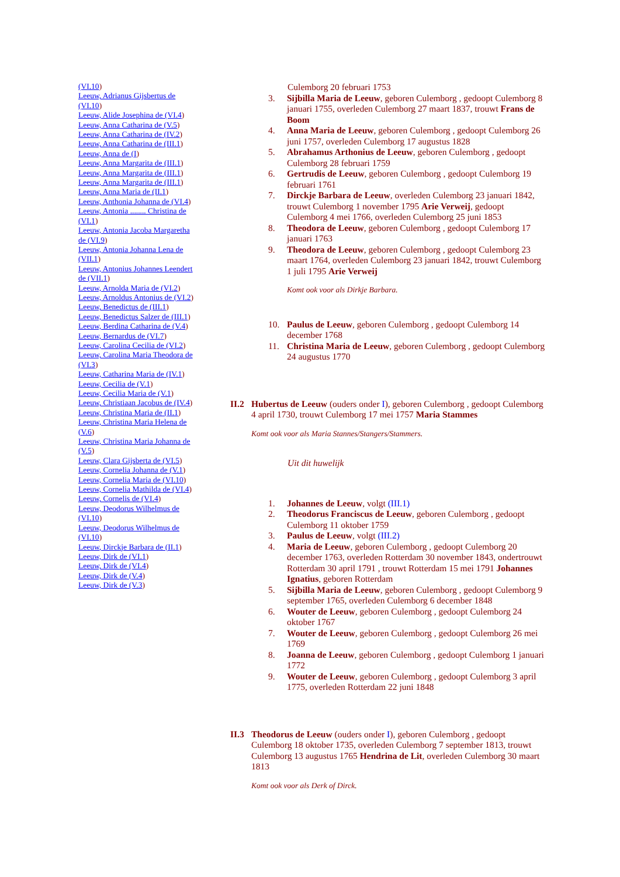(VI.10)
Leeuw, Adrianus Gijsbertus de (VI.10)
Leeuw, Alide Josephina de (VI.4)
Leeuw, Anna Catharina de (V.5)
Leeuw, Anna Catharina de (IV.2)
Leeuw, Anna Catharina de (III.1)
Leeuw, Anna de (I)
Leeuw, Anna Margarita de (III.1)
Leeuw, Anna Margarita de (III.1)
Leeuw, Anna Margarita de (III.1)
Leeuw, Anna Maria de (II.1)
Leeuw, Anthonia Johanna de (VI.4)
Leeuw, Antonia ........ Christina de (VI.1)
Leeuw, Antonia Jacoba Margaretha de (VI.9)
Leeuw, Antonia Johanna Lena de (VII.1)
Leeuw, Antonius Johannes Leendert de (VII.1)
Leeuw, Arnolda Maria de (VI.2)
Leeuw, Arnoldus Antonius de (VI.2)
Leeuw, Benedictus de (III.1)
Leeuw, Benedictus Salzer de (III.1)
Leeuw, Berdina Catharina de (V.4)
Leeuw, Bernardus de (VI.7)
Leeuw, Carolina Cecilia de (VI.2)
Leeuw, Carolina Maria Theodora de (VI.3)
Leeuw, Catharina Maria de (IV.1)
Leeuw, Cecilia de (V.1)
Leeuw, Cecilia Maria de (V.1)
Leeuw, Christiaan Jacobus de (IV.4)
Leeuw, Christina Maria de (II.1)
Leeuw, Christina Maria Helena de (V.6)
Leeuw, Christina Maria Johanna de (V.5)
Leeuw, Clara Gijsberta de (VI.5)
Leeuw, Cornelia Johanna de (V.1)
Leeuw, Cornelia Maria de (VI.10)
Leeuw, Cornelia Mathilda de (VI.4)
Leeuw, Cornelis de (VI.4)
Leeuw, Deodorus Wilhelmus de (VI.10)
Leeuw, Deodorus Wilhelmus de (VI.10)
Leeuw, Dirckje Barbara de (II.1)
Leeuw, Dirk de (VI.1)
Leeuw, Dirk de (VI.4)
Leeuw, Dirk de (V.4)
Leeuw, Dirk de (V.3)
Culemborg 20 februari 1753
3. Sijbilla Maria de Leeuw, geboren Culemborg , gedoopt Culemborg 8 januari 1755, overleden Culemborg 27 maart 1837, trouwt Frans de Boom
4. Anna Maria de Leeuw, geboren Culemborg , gedoopt Culemborg 26 juni 1757, overleden Culemborg 17 augustus 1828
5. Abrahamus Arthonius de Leeuw, geboren Culemborg , gedoopt Culemborg 28 februari 1759
6. Gertrudis de Leeuw, geboren Culemborg , gedoopt Culemborg 19 februari 1761
7. Dirckje Barbara de Leeuw, overleden Culemborg 23 januari 1842, trouwt Culemborg 1 november 1795 Arie Verweij, gedoopt Culemborg 4 mei 1766, overleden Culemborg 25 juni 1853
8. Theodora de Leeuw, geboren Culemborg , gedoopt Culemborg 17 januari 1763
9. Theodora de Leeuw, geboren Culemborg , gedoopt Culemborg 23 maart 1764, overleden Culemborg 23 januari 1842, trouwt Culemborg 1 juli 1795 Arie Verweij
Komt ook voor als Dirkje Barbara.
10. Paulus de Leeuw, geboren Culemborg , gedoopt Culemborg 14 december 1768
11. Christina Maria de Leeuw, geboren Culemborg , gedoopt Culemborg 24 augustus 1770
II.2 Hubertus de Leeuw (ouders onder I), geboren Culemborg , gedoopt Culemborg 4 april 1730, trouwt Culemborg 17 mei 1757 Maria Stammes
Komt ook voor als Maria Stannes/Stangers/Stammers.
Uit dit huwelijk
1. Johannes de Leeuw, volgt (III.1)
2. Theodorus Franciscus de Leeuw, geboren Culemborg , gedoopt Culemborg 11 oktober 1759
3. Paulus de Leeuw, volgt (III.2)
4. Maria de Leeuw, geboren Culemborg , gedoopt Culemborg 20 december 1763, overleden Rotterdam 30 november 1843, ondertrouwt Rotterdam 30 april 1791 , trouwt Rotterdam 15 mei 1791 Johannes Ignatius, geboren Rotterdam
5. Sijbilla Maria de Leeuw, geboren Culemborg , gedoopt Culemborg 9 september 1765, overleden Culemborg 6 december 1848
6. Wouter de Leeuw, geboren Culemborg , gedoopt Culemborg 24 oktober 1767
7. Wouter de Leeuw, geboren Culemborg , gedoopt Culemborg 26 mei 1769
8. Joanna de Leeuw, geboren Culemborg , gedoopt Culemborg 1 januari 1772
9. Wouter de Leeuw, geboren Culemborg , gedoopt Culemborg 3 april 1775, overleden Rotterdam 22 juni 1848
II.3 Theodorus de Leeuw (ouders onder I), geboren Culemborg , gedoopt Culemborg 18 oktober 1735, overleden Culemborg 7 september 1813, trouwt Culemborg 13 augustus 1765 Hendrina de Lit, overleden Culemborg 30 maart 1813
Komt ook voor als Derk of Dirck.